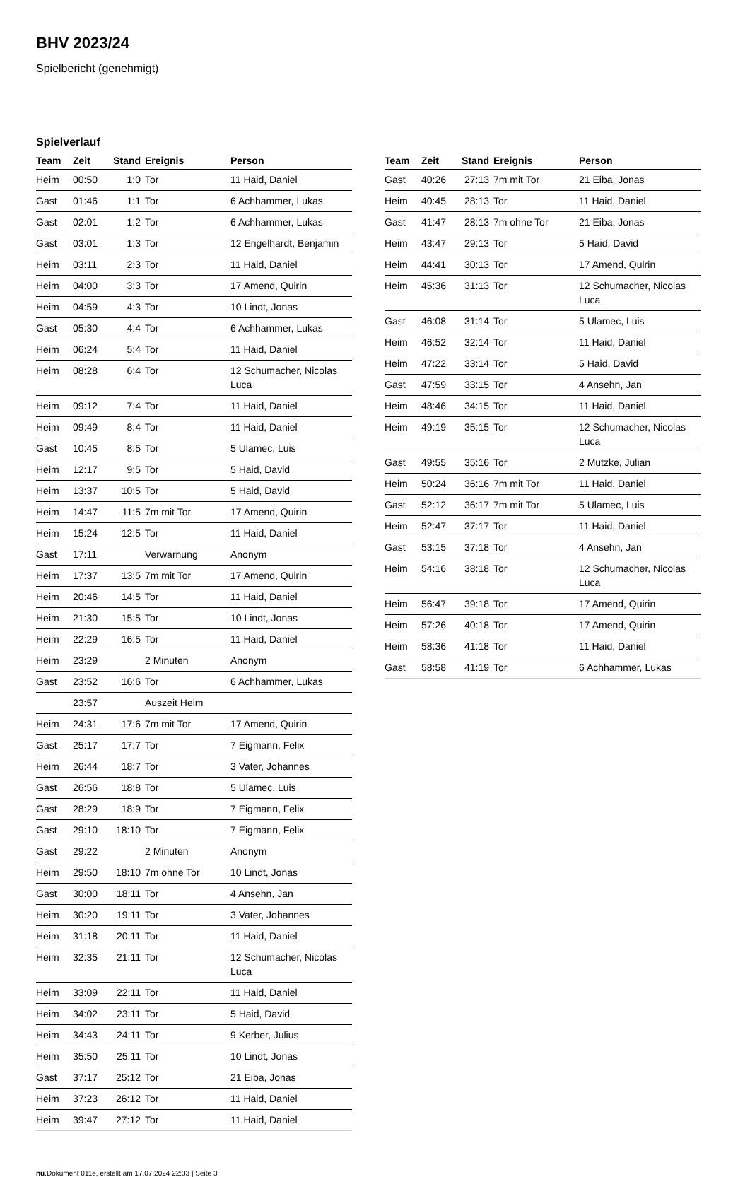BHV 2023/24
Spielbericht (genehmigt)
Spielverlauf
| Team | Zeit | Stand | Ereignis | Person |
| --- | --- | --- | --- | --- |
| Heim | 00:50 | 1:0 | Tor | 11 Haid, Daniel |
| Gast | 01:46 | 1:1 | Tor | 6 Achhammer, Lukas |
| Gast | 02:01 | 1:2 | Tor | 6 Achhammer, Lukas |
| Gast | 03:01 | 1:3 | Tor | 12 Engelhardt, Benjamin |
| Heim | 03:11 | 2:3 | Tor | 11 Haid, Daniel |
| Heim | 04:00 | 3:3 | Tor | 17 Amend, Quirin |
| Heim | 04:59 | 4:3 | Tor | 10 Lindt, Jonas |
| Gast | 05:30 | 4:4 | Tor | 6 Achhammer, Lukas |
| Heim | 06:24 | 5:4 | Tor | 11 Haid, Daniel |
| Heim | 08:28 | 6:4 | Tor | 12 Schumacher, Nicolas Luca |
| Heim | 09:12 | 7:4 | Tor | 11 Haid, Daniel |
| Heim | 09:49 | 8:4 | Tor | 11 Haid, Daniel |
| Gast | 10:45 | 8:5 | Tor | 5 Ulamec, Luis |
| Heim | 12:17 | 9:5 | Tor | 5 Haid, David |
| Heim | 13:37 | 10:5 | Tor | 5 Haid, David |
| Heim | 14:47 | 11:5 | 7m mit Tor | 17 Amend, Quirin |
| Heim | 15:24 | 12:5 | Tor | 11 Haid, Daniel |
| Gast | 17:11 | | Verwarnung | Anonym |
| Heim | 17:37 | 13:5 | 7m mit Tor | 17 Amend, Quirin |
| Heim | 20:46 | 14:5 | Tor | 11 Haid, Daniel |
| Heim | 21:30 | 15:5 | Tor | 10 Lindt, Jonas |
| Heim | 22:29 | 16:5 | Tor | 11 Haid, Daniel |
| Heim | 23:29 | | 2 Minuten | Anonym |
| Gast | 23:52 | 16:6 | Tor | 6 Achhammer, Lukas |
| | 23:57 | | Auszeit Heim | |
| Heim | 24:31 | 17:6 | 7m mit Tor | 17 Amend, Quirin |
| Gast | 25:17 | 17:7 | Tor | 7 Eigmann, Felix |
| Heim | 26:44 | 18:7 | Tor | 3 Vater, Johannes |
| Gast | 26:56 | 18:8 | Tor | 5 Ulamec, Luis |
| Gast | 28:29 | 18:9 | Tor | 7 Eigmann, Felix |
| Gast | 29:10 | 18:10 | Tor | 7 Eigmann, Felix |
| Gast | 29:22 | | 2 Minuten | Anonym |
| Heim | 29:50 | 18:10 | 7m ohne Tor | 10 Lindt, Jonas |
| Gast | 30:00 | 18:11 | Tor | 4 Ansehn, Jan |
| Heim | 30:20 | 19:11 | Tor | 3 Vater, Johannes |
| Heim | 31:18 | 20:11 | Tor | 11 Haid, Daniel |
| Heim | 32:35 | 21:11 | Tor | 12 Schumacher, Nicolas Luca |
| Heim | 33:09 | 22:11 | Tor | 11 Haid, Daniel |
| Heim | 34:02 | 23:11 | Tor | 5 Haid, David |
| Heim | 34:43 | 24:11 | Tor | 9 Kerber, Julius |
| Heim | 35:50 | 25:11 | Tor | 10 Lindt, Jonas |
| Gast | 37:17 | 25:12 | Tor | 21 Eiba, Jonas |
| Heim | 37:23 | 26:12 | Tor | 11 Haid, Daniel |
| Heim | 39:47 | 27:12 | Tor | 11 Haid, Daniel |
| Team | Zeit | Stand | Ereignis | Person |
| --- | --- | --- | --- | --- |
| Gast | 40:26 | 27:13 | 7m mit Tor | 21 Eiba, Jonas |
| Heim | 40:45 | 28:13 | Tor | 11 Haid, Daniel |
| Gast | 41:47 | 28:13 | 7m ohne Tor | 21 Eiba, Jonas |
| Heim | 43:47 | 29:13 | Tor | 5 Haid, David |
| Heim | 44:41 | 30:13 | Tor | 17 Amend, Quirin |
| Heim | 45:36 | 31:13 | Tor | 12 Schumacher, Nicolas Luca |
| Gast | 46:08 | 31:14 | Tor | 5 Ulamec, Luis |
| Heim | 46:52 | 32:14 | Tor | 11 Haid, Daniel |
| Heim | 47:22 | 33:14 | Tor | 5 Haid, David |
| Gast | 47:59 | 33:15 | Tor | 4 Ansehn, Jan |
| Heim | 48:46 | 34:15 | Tor | 11 Haid, Daniel |
| Heim | 49:19 | 35:15 | Tor | 12 Schumacher, Nicolas Luca |
| Gast | 49:55 | 35:16 | Tor | 2 Mutzke, Julian |
| Heim | 50:24 | 36:16 | 7m mit Tor | 11 Haid, Daniel |
| Gast | 52:12 | 36:17 | 7m mit Tor | 5 Ulamec, Luis |
| Heim | 52:47 | 37:17 | Tor | 11 Haid, Daniel |
| Gast | 53:15 | 37:18 | Tor | 4 Ansehn, Jan |
| Heim | 54:16 | 38:18 | Tor | 12 Schumacher, Nicolas Luca |
| Heim | 56:47 | 39:18 | Tor | 17 Amend, Quirin |
| Heim | 57:26 | 40:18 | Tor | 17 Amend, Quirin |
| Heim | 58:36 | 41:18 | Tor | 11 Haid, Daniel |
| Gast | 58:58 | 41:19 | Tor | 6 Achhammer, Lukas |
nu.Dokument 011e, erstellt am 17.07.2024 22:33 | Seite 3